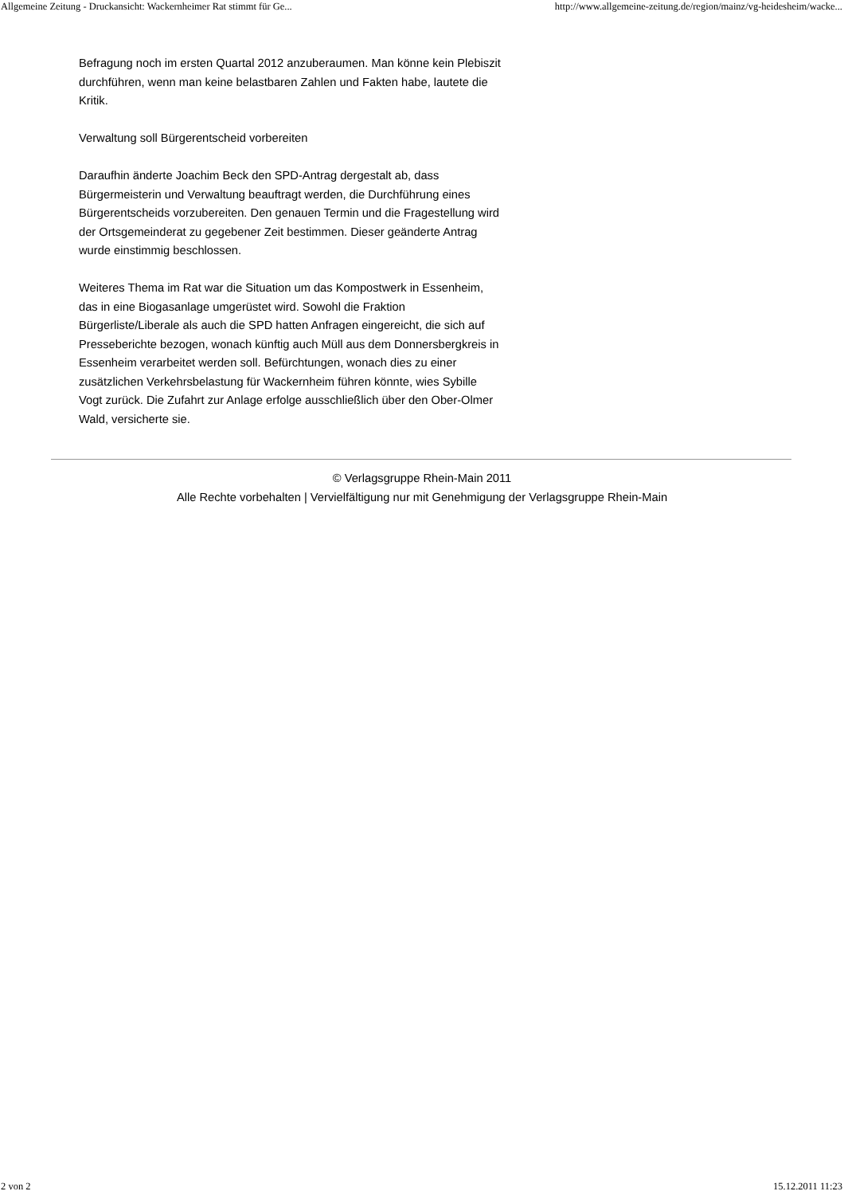Allgemeine Zeitung - Druckansicht: Wackernheimer Rat stimmt für Ge... http://www.allgemeine-zeitung.de/region/mainz/vg-heidesheim/wacke...
Befragung noch im ersten Quartal 2012 anzuberaumen. Man könne kein Plebiszit durchführen, wenn man keine belastbaren Zahlen und Fakten habe, lautete die Kritik.
Verwaltung soll Bürgerentscheid vorbereiten
Daraufhin änderte Joachim Beck den SPD-Antrag dergestalt ab, dass Bürgermeisterin und Verwaltung beauftragt werden, die Durchführung eines Bürgerentscheids vorzubereiten. Den genauen Termin und die Fragestellung wird der Ortsgemeinderat zu gegebener Zeit bestimmen. Dieser geänderte Antrag wurde einstimmig beschlossen.
Weiteres Thema im Rat war die Situation um das Kompostwerk in Essenheim, das in eine Biogasanlage umgerüstet wird. Sowohl die Fraktion Bürgerliste/Liberale als auch die SPD hatten Anfragen eingereicht, die sich auf Presseberichte bezogen, wonach künftig auch Müll aus dem Donnersbergkreis in Essenheim verarbeitet werden soll. Befürchtungen, wonach dies zu einer zusätzlichen Verkehrsbelastung für Wackernheim führen könnte, wies Sybille Vogt zurück. Die Zufahrt zur Anlage erfolge ausschließlich über den Ober-Olmer Wald, versicherte sie.
© Verlagsgruppe Rhein-Main 2011
Alle Rechte vorbehalten | Vervielfältigung nur mit Genehmigung der Verlagsgruppe Rhein-Main
2 von 2 15.12.2011 11:23